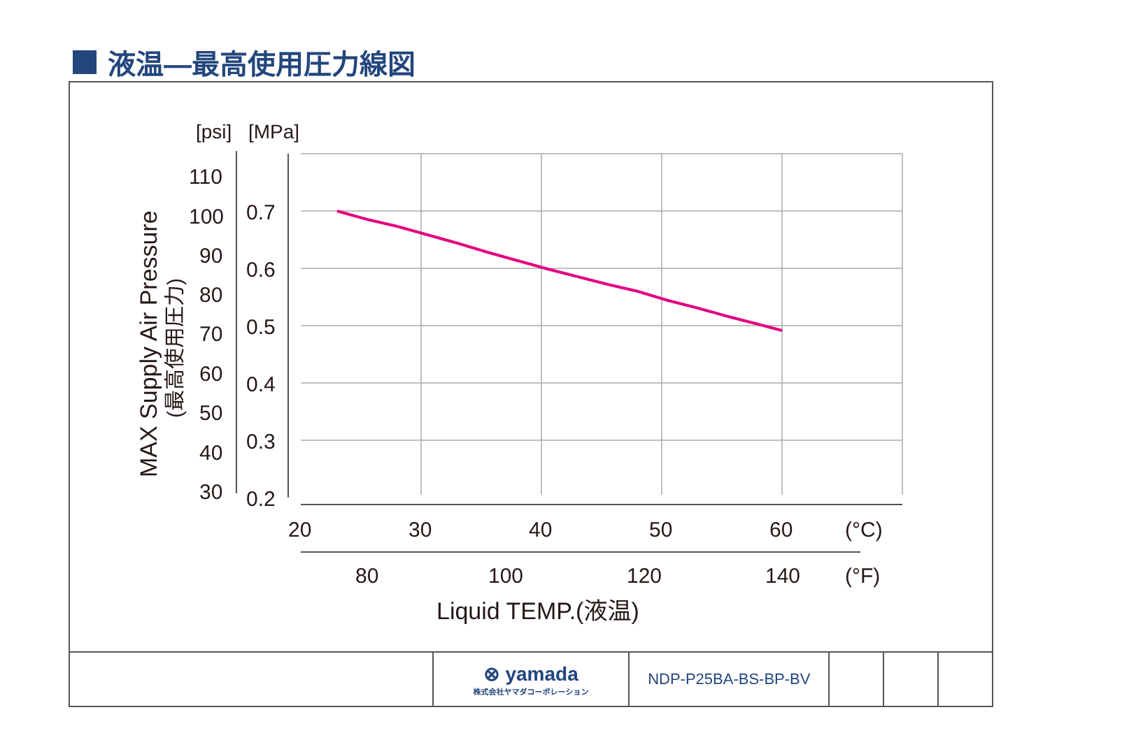液温—最高使用圧力線図
[psi]
[MPa]
110
100
90
80
70
60
50
40
30
0.7
0.6
0.5
0.4
0.3
0.2
20
30
40
50
60
(°C)
80
100
120
140
(°F)
Liquid TEMP.(液温)
MAX Supply Air Pressure
(最高使用圧力)
⊗ yamada
株式会社ヤマダコーポレーション
NDP-P25BA-BS-BP-BV